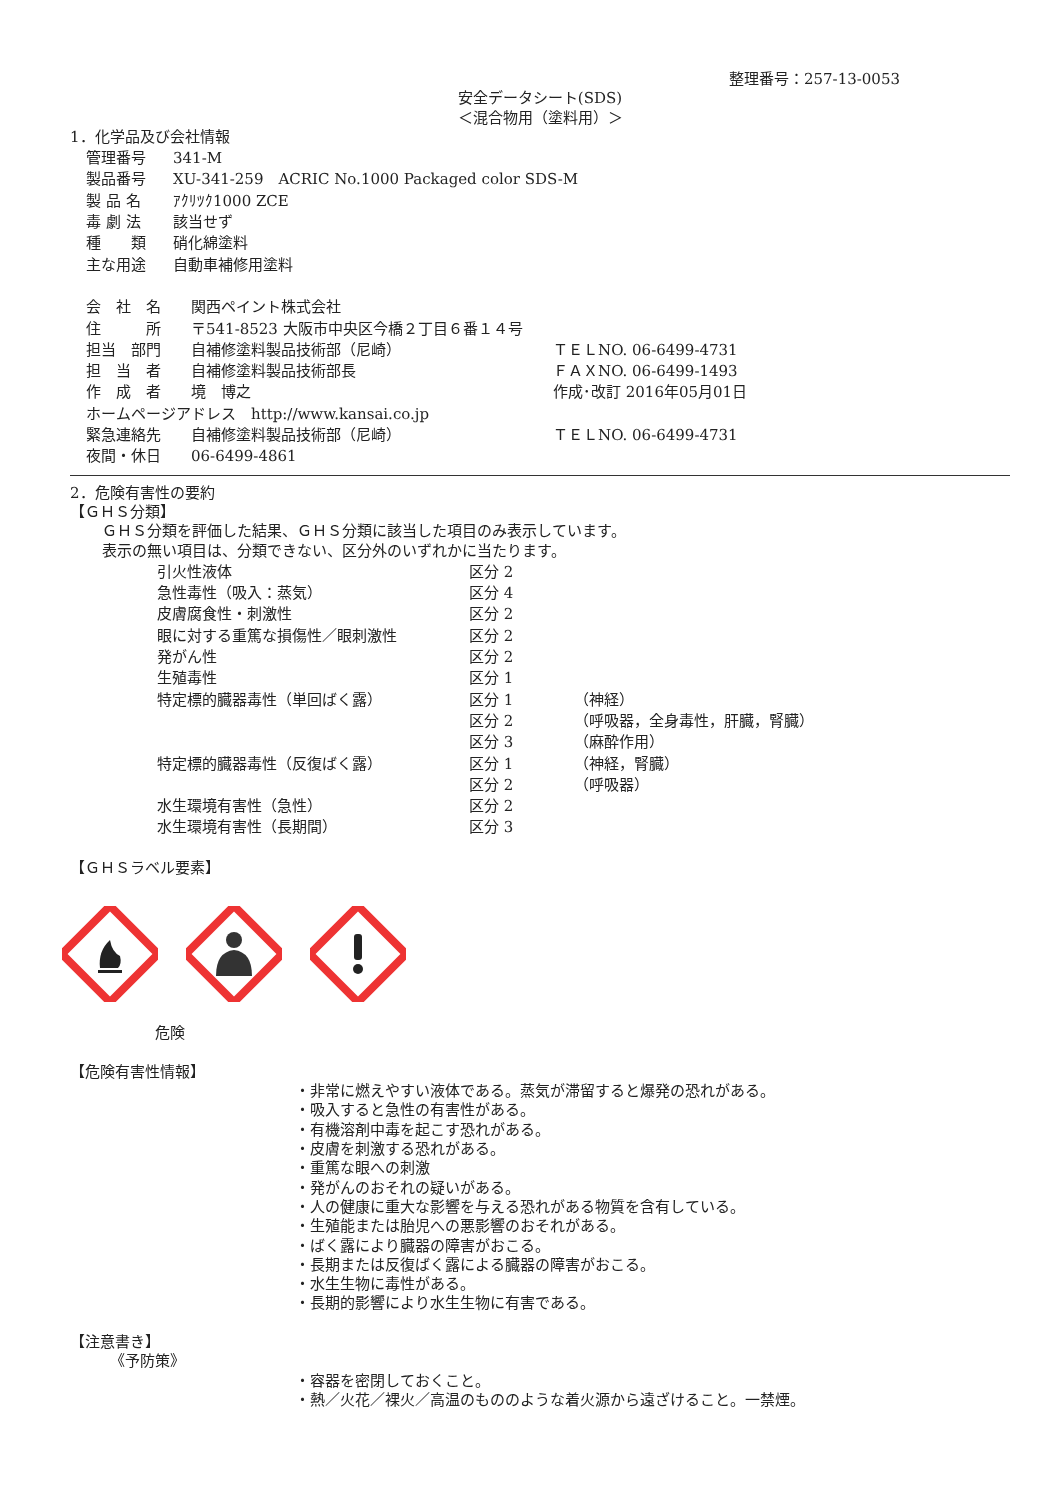整理番号：257-13-0053
安全データシート(SDS)
＜混合物用（塗料用）＞
1．化学品及び会社情報
| 管理番号 | 341-M |
| 製品番号 | XU-341-259 ACRIC No.1000 Packaged color SDS-M |
| 製 品 名 | ｱｸﾘﾂｸ1000 ZCE |
| 毒 劇 法 | 該当せず |
| 種 類 | 硝化綿塗料 |
| 主な用途 | 自動車補修用塗料 |
| 会 社 名 | 関西ペイント株式会社 | |
| 住 所 | 〒541-8523 大阪市中央区今橋２丁目６番１４号 | |
| 担当 部門 | 自補修塗料製品技術部（尼崎） | ＴＥＬNO. 06-6499-4731 |
| 担 当 者 | 自補修塗料製品技術部長 | ＦＡＸNO. 06-6499-1493 |
| 作 成 者 | 境 博之 | 作成･改訂 2016年05月01日 |
| ホームページアドレス http://www.kansai.co.jp | | |
| 緊急連絡先 | 自補修塗料製品技術部（尼崎） | ＴＥＬNO. 06-6499-4731 |
| 夜間・休日 | 06-6499-4861 | |
2．危険有害性の要約
【ＧＨＳ分類】
ＧＨＳ分類を評価した結果、ＧＨＳ分類に該当した項目のみ表示しています。
表示の無い項目は、分類できない、区分外のいずれかに当たります。
| 引火性液体 | 区分 2 | |
| 急性毒性（吸入：蒸気） | 区分 4 | |
| 皮膚腐食性・刺激性 | 区分 2 | |
| 眼に対する重篤な損傷性／眼刺激性 | 区分 2 | |
| 発がん性 | 区分 2 | |
| 生殖毒性 | 区分 1 | |
| 特定標的臓器毒性（単回ばく露） | 区分 1 | （神経） |
| | 区分 2 | （呼吸器，全身毒性，肝臓，腎臓） |
| | 区分 3 | （麻酔作用） |
| 特定標的臓器毒性（反復ばく露） | 区分 1 | （神経，腎臓） |
| | 区分 2 | （呼吸器） |
| 水生環境有害性（急性） | 区分 2 | |
| 水生環境有害性（長期間） | 区分 3 | |
【ＧＨＳラベル要素】
危険
【危険有害性情報】
・非常に燃えやすい液体である。蒸気が滞留すると爆発の恐れがある。
・吸入すると急性の有害性がある。
・有機溶剤中毒を起こす恐れがある。
・皮膚を刺激する恐れがある。
・重篤な眼への刺激
・発がんのおそれの疑いがある。
・人の健康に重大な影響を与える恐れがある物質を含有している。
・生殖能または胎児への悪影響のおそれがある。
・ばく露により臓器の障害がおこる。
・長期または反復ばく露による臓器の障害がおこる。
・水生生物に毒性がある。
・長期的影響により水生生物に有害である。
【注意書き】
《予防策》
・容器を密閉しておくこと。
・熱／火花／裸火／高温のもののような着火源から遠ざけること。一禁煙。